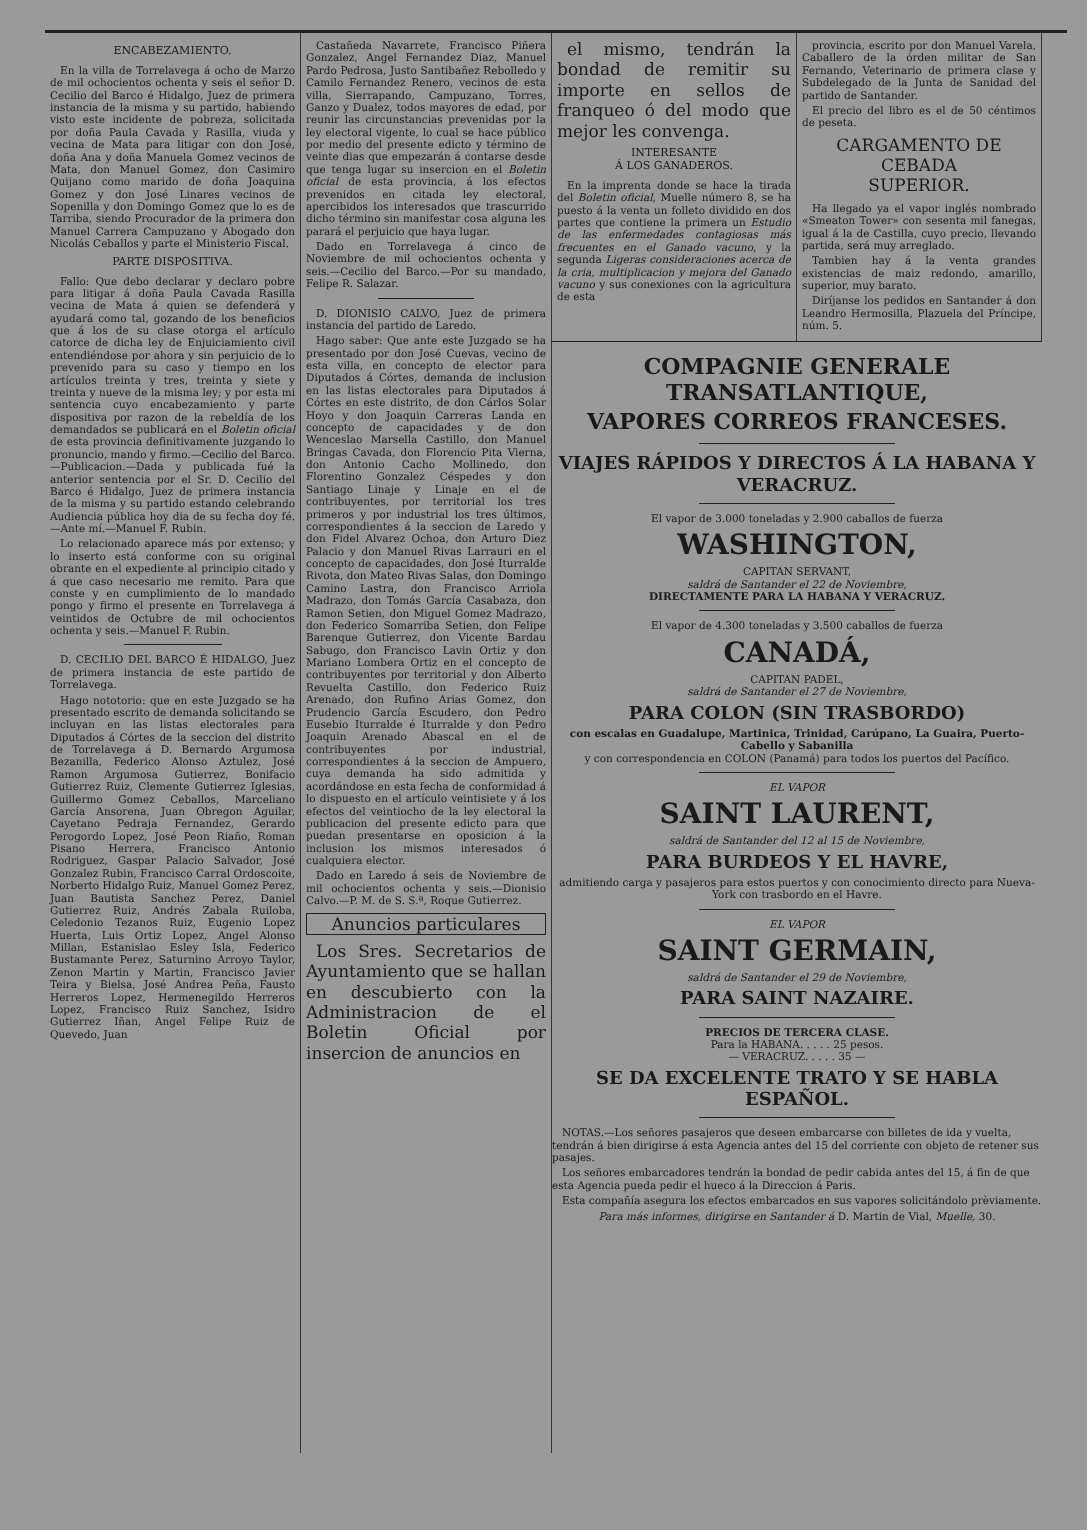ENCABEZAMIENTO.
En la villa de Torrelavega á ocho de Marzo de mil ochocientos ochenta y seis el señor D. Cecilio del Barco é Hidalgo, Juez de primera instancia de la misma y su partido, habiendo visto este incidente de pobreza, solicitada por doña Paula Cavada y Rasilla, viuda y vecina de Mata para litigar con don José, doña Ana y doña Manuela Gomez vecinos de Mata, don Manuel Gomez, don Casimiro Quijano como marido de doña Joaquina Gomez y don José Linares vecinos de Sopenilla y don Domingo Gomez que lo es de Tarriba, siendo Procurador de la primera don Manuel Carrera Campuzano y Abogado don Nicolás Ceballos y parte el Ministerio Fiscal.
PARTE DISPOSITIVA.
Fallo: Que debo declarar y declaro pobre para litigar á doña Paula Cavada Rasilla vecina de Mata á quien se defenderá y ayudará como tal, gozando de los beneficios que á los de su clase otorga el artículo catorce de dicha ley de Enjuiciamiento civil entendiéndose por ahora y sin perjuicio de lo prevenido para su caso y tiempo en los artículos treinta y tres, treinta y siete y treinta y nueve de la misma ley; y por esta mi sentencia cuyo encabezamiento y parte dispositiva por razon de la rebeldía de los demandados se publicará en el Boletin oficial de esta provincia definitivamente juzgando lo pronuncio, mando y firmo.—Cecilio del Barco.—Publicacion.—Dada y publicada fué la anterior sentencia por el Sr. D. Cecilio del Barco é Hidalgo, Juez de primera instancia de la misma y su partido estando celebrando Audiencia pública hoy dia de su fecha doy fé.—Ante mí.—Manuel F. Rubin.
Lo relacionado aparece más por extenso; y lo inserto está conforme con su original obrante en el expediente al principio citado y á que caso necesario me remito. Para que conste y en cumplimiento de lo mandado pongo y firmo el presente en Torrelavega á veintidos de Octubre de mil ochocientos ochenta y seis.—Manuel F. Rubin.
D. CECILIO DEL BARCO É HIDALGO, Juez de primera instancia de este partido de Torrelavega.
Hago nototorio: que en este Juzgado se ha presentado escrito de demanda solicitando se incluyan en las listas electorales para Diputados á Córtes de la seccion del distrito de Torrelavega á D. Bernardo Argumosa Bezanilla, Federico Alonso Aztulez, José Ramon Argumosa Gutierrez, Bonifacio Gutierrez Ruiz, Clemente Gutierrez Iglesias, Guillermo Gomez Ceballos, Marceliano García Ansorena, Juan Obregon Aguilar, Cayetano Pedraja Fernandez, Gerardo Perogordo Lopez, José Peon Riaño, Roman Pisano Herrera, Francisco Antonio Rodriguez, Gaspar Palacio Salvador, José Gonzalez Rubin, Francisco Carral Ordoscoite, Norberto Hidalgo Ruiz, Manuel Gomez Perez, Juan Bautista Sanchez Perez, Daniel Gutierrez Ruiz, Andrés Zabala Ruiloba, Celedonio Tezanos Ruiz, Eugenio Lopez Huerta, Luis Ortiz Lopez, Angel Alonso Millan, Estanislao Esley Isla, Federico Bustamante Perez, Saturnino Arroyo Taylor, Zenon Martin y Martin, Francisco Javier Teira y Bielsa, José Andrea Peña, Fausto Herreros Lopez, Hermenegildo Herreros Lopez, Francisco Ruiz Sanchez, Isidro Gutierrez Iñan, Angel Felipe Ruiz de Quevedo, Juan
Castañeda Navarrete, Francisco Piñera Gonzalez, Angel Fernandez Diaz, Manuel Pardo Pedrosa, Justo Santibañez Rebolledo y Camilo Fernandez Renero, vecinos de esta villa, Sierrapando, Campuzano, Torres, Ganzo y Dualez, todos mayores de edad, por reunir las circunstancias prevenidas por la ley electoral vigente, lo cual se hace público por medio del presente edicto y término de veinte dias que empezarán á contarse desde que tenga lugar su insercion en el Boletin oficial de esta provincia, á los efectos prevenidos en citada ley electoral, apercibidos los interesados que trascurrido dicho término sin manifestar cosa alguna les parará el perjuicio que haya lugar.
Dado en Torrelavega á cinco de Noviembre de mil ochocientos ochenta y seis.—Cecilio del Barco.—Por su mandado, Felipe R. Salazar.
D. DIONISIO CALVO, Juez de primera instancia del partido de Laredo.
Hago saber: Que ante este Juzgado se ha presentado por don José Cuevas, vecino de esta villa, en concepto de elector para Diputados á Córtes, demanda de inclusion en las listas electorales para Diputados á Córtes en este distrito, de don Cárlos Solar Hoyo y don Joaquin Carreras Landa en concepto de capacidades y de don Wenceslao Marsella Castillo, don Manuel Bringas Cavada, don Florencio Pita Vierna, don Antonio Cacho Mollinedo, don Florentino Gonzalez Céspedes y don Santiago Linaje y Linaje en el de contribuyentes, por territorial los tres primeros y por industrial los tres últimos, correspondientes á la seccion de Laredo y don Fidel Alvarez Ochoa, don Arturo Diez Palacio y don Manuel Rivas Larrauri en el concepto de capacidades, don José Iturralde Rivota, don Mateo Rivas Salas, don Domingo Camino Lastra, don Francisco Arriola Madrazo, don Tomás García Casabaza, don Ramon Setien, don Miguel Gomez Madrazo, don Federico Somarriba Setien, don Felipe Barenque Gutierrez, don Vicente Bardau Sabugo, don Francisco Lavin Ortiz y don Mariano Lombera Ortiz en el concepto de contribuyentes por territorial y don Alberto Revuelta Castillo, don Federico Ruiz Arenado, don Rufino Arias Gomez, don Prudencio García Escudero, don Pedro Eusebio Iturralde é Iturralde y don Pedro Joaquin Arenado Abascal en el de contribuyentes por industrial, correspondientes á la seccion de Ampuero, cuya demanda ha sido admitida y acordándose en esta fecha de conformidad á lo dispuesto en el artículo veintisiete y á los efectos del veintiocho de la ley electoral la publicacion del presente edicto para que puedan presentarse en oposicion á la inclusion los mismos interesados ó cualquiera elector.
Dado en Laredo á seis de Noviembre de mil ochocientos ochenta y seis.—Dionisio Calvo.—P. M. de S. S.ª, Roque Gutierrez.
Anuncios particulares
Los Sres. Secretarios de Ayuntamiento que se hallan en descubierto con la Administracion de el Boletin Oficial por insercion de anuncios en
el mismo, tendrán la bondad de remitir su importe en sellos de franqueo ó del modo que mejor les convenga.
INTERESANTE
Á LOS GANADEROS.
En la imprenta donde se hace la tirada del Boletin oficial, Muelle número 8, se ha puesto á la venta un folleto dividido en dos partes que contiene la primera un Estudio de las enfermedades contagiosas más frecuentes en el Ganado vacuno, y la segunda Ligeras consideraciones acerca de la cria, multiplicacion y mejora del Ganado vacuno y sus conexiones con la agricultura de esta
provincia, escrito por don Manuel Varela, Caballero de la órden militar de San Fernando, Veterinario de primera clase y Subdelegado de la Junta de Sanidad del partido de Santander.
El precio del libro es el de 50 céntimos de peseta.
CARGAMENTO DE CEBADA
SUPERIOR.
Ha llegado ya el vapor inglés nombrado «Smeaton Tower» con sesenta mil fanegas, igual á la de Castilla, cuyo precio, llevando partida, será muy arreglado.
Tambien hay á la venta grandes existencias de maiz redondo, amarillo, superior, muy barato.
Diríjanse los pedidos en Santander á don Leandro Hermosilla, Plazuela del Príncipe, núm. 5.
COMPAGNIE GENERALE TRANSATLANTIQUE,
VAPORES CORREOS FRANCESES.
VIAJES RÁPIDOS Y DIRECTOS Á LA HABANA Y VERACRUZ.
El vapor de 3.000 toneladas y 2.900 caballos de fuerza
WASHINGTON,
CAPITAN SERVANT,
saldrá de Santander el 22 de Noviembre,
DIRECTAMENTE PARA LA HABANA Y VERACRUZ.
El vapor de 4.300 toneladas y 3.500 caballos de fuerza
CANADÁ,
CAPITAN PADEL,
saldrá de Santander el 27 de Noviembre,
PARA COLON (SIN TRASBORDO)
con escalas en Guadalupe, Martinica, Trinidad, Carúpano, La Guaira, Puerto-Cabello y Sabanilla
y con correspondencia en COLON (Panamá) para todos los puertos del Pacífico.
EL VAPOR
SAINT LAURENT,
saldrá de Santander del 12 al 15 de Noviembre,
PARA BURDEOS Y EL HAVRE,
admitiendo carga y pasajeros para estos puertos y con conocimiento directo para Nueva-York con trasbordo en el Havre.
EL VAPOR
SAINT GERMAIN,
saldrá de Santander el 29 de Noviembre,
PARA SAINT NAZAIRE.
PRECIOS DE TERCERA CLASE.
Para la HABANA. . . . . 25 pesos.
— VERACRUZ. . . . . 35 —
SE DA EXCELENTE TRATO Y SE HABLA ESPAÑOL.
NOTAS.—Los señores pasajeros que deseen embarcarse con billetes de ida y vuelta, tendrán á bien dirigirse á esta Agencia antes del 15 del corriente con objeto de retener sus pasajes.
Los señores embarcadores tendrán la bondad de pedir cabida antes del 15, á fin de que esta Agencia pueda pedir el hueco á la Direccion á Paris.
Esta compañía asegura los efectos embarcados en sus vapores solicitándolo prèviamente.
Para más informes, dirigirse en Santander á D. Martin de Vial, Muelle, 30.